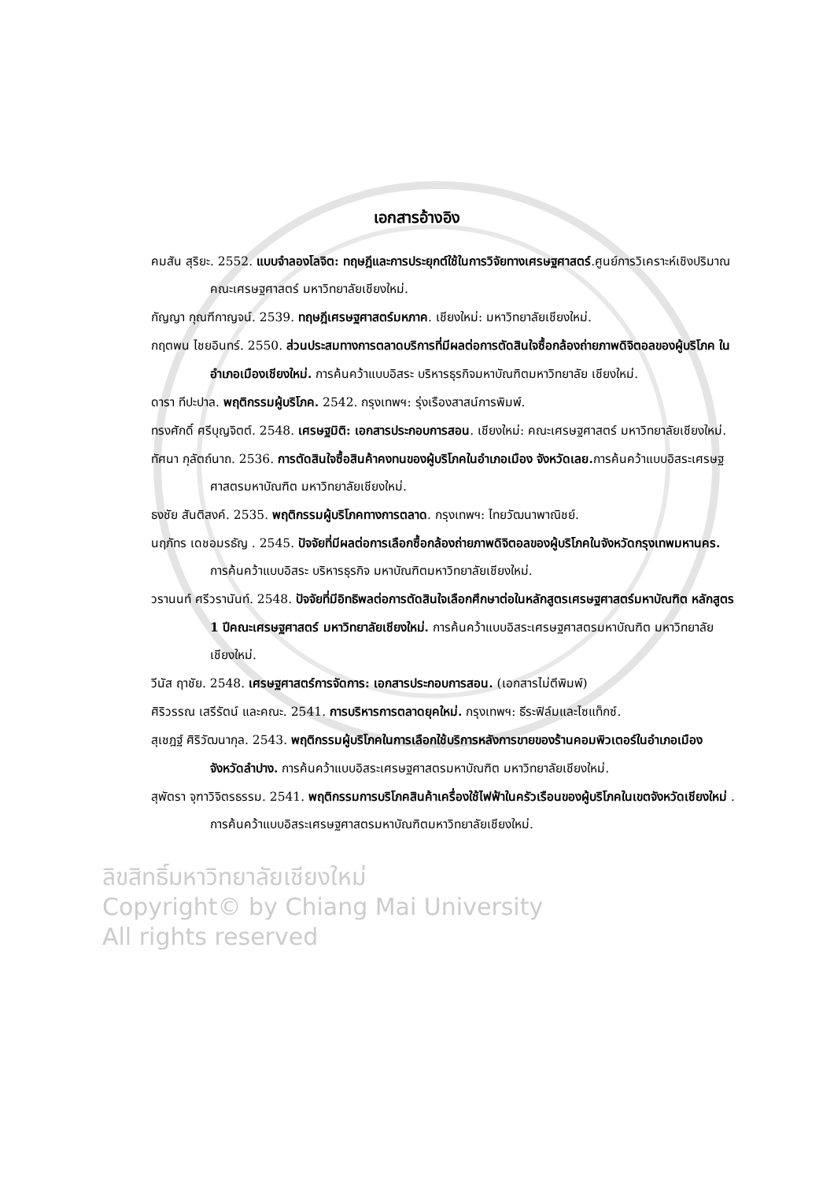เอกสารอ้างอิง
คมสัน สุริยะ. 2552. แบบจำลองโลจิต: ทฤษฎีและการประยุกต์ใช้ในการวิจัยทางเศรษฐศาสตร์.ศูนย์การวิเคราะห์เชิงปริมาณ คณะเศรษฐศาสตร์ มหาวิทยาลัยเชียงใหม่.
กัญญา กุณฑีกาญจน์. 2539. ทฤษฎีเศรษฐศาสตร์มหภาค. เชียงใหม่: มหาวิทยาลัยเชียงใหม่.
กฤตพน ไชยอินทร์. 2550. ส่วนประสมทางการตลาดบริการที่มีผลต่อการตัดสินใจซื้อกล้องถ่ายภาพดิจิตอลของผู้บริโภค ในอำเภอเมืองเชียงใหม่. การค้นคว้าแบบอิสระ บริหารธุรกิจมหาบัณฑิตมหาวิทยาลัย เชียงใหม่.
ดารา ทีปะปาล. พฤติกรรมผู้บริโภค. 2542. กรุงเทพฯ: รุ่งเรืองสาสน์การพิมพ์.
ทรงศักดิ์ ศรีบุญจิตต์. 2548. เศรษฐมิติ: เอกสารประกอบการสอน. เชียงใหม่: คณะเศรษฐศาสตร์ มหาวิทยาลัยเชียงใหม่.
ทัศนา กุลัตถ์นาถ. 2536. การตัดสินใจซื้อสินค้าคงทนของผู้บริโภคในอำเภอเมือง จังหวัดเลย. การค้นคว้าแบบอิสระเศรษฐศาสตรมหาบัณฑิต มหาวิทยาลัยเชียงใหม่.
ธงชัย สันติสงค์. 2535. พฤติกรรมผู้บริโภคทางการตลาด. กรุงเทพฯ: ไทยวัฒนาพาณิชย์.
นฤภัทร เดชอมรธัญ . 2545. ปัจจัยที่มีผลต่อการเลือกซื้อกล้องถ่ายภาพดิจิตอลของผู้บริโภคในจังหวัดกรุงเทพมหานคร. การค้นคว้าแบบอิสระ บริหารธุรกิจ มหาบัณฑิตมหาวิทยาลัยเชียงใหม่.
วรานนท์ ศรีวรานันท์. 2548. ปัจจัยที่มีอิทธิพลต่อการตัดสินใจเลือกศึกษาต่อในหลักสูตรเศรษฐศาสตร์มหาบัณฑิต หลักสูตร 1 ปีคณะเศรษฐศาสตร์ มหาวิทยาลัยเชียงใหม่. การค้นคว้าแบบอิสระเศรษฐศาสตรมหาบัณฑิต มหาวิทยาลัยเชียงใหม่.
วีนัส ฤาชัย. 2548. เศรษฐศาสตร์การจัดการ: เอกสารประกอบการสอน. (เอกสารไม่ตีพิมพ์)
ศิริวรรณ เสรีรัตน์ และคณะ. 2541. การบริหารการตลาดยุคใหม่. กรุงเทพฯ: ธีระฟิล์มและไซแท็กซ์.
สุเชฎฐ์ ศิริวัฒนากุล. 2543. พฤติกรรมผู้บริโภคในการเลือกใช้บริการหลังการขายของร้านคอมพิวเตอร์ในอำเภอเมือง จังหวัดลำปาง. การค้นคว้าแบบอิสระเศรษฐศาสตรมหาบัณฑิต มหาวิทยาลัยเชียงใหม่.
สุพัตรา จุฑาวิจิตรธรรม. 2541. พฤติกรรมการบริโภคสินค้าเครื่องใช้ไฟฟ้าในครัวเรือนของผู้บริโภคในเขตจังหวัดเชียงใหม่ . การค้นคว้าแบบอิสระเศรษฐศาสตรมหาบัณฑิตมหาวิทยาลัยเชียงใหม่.
ลิขสิทธิ์มหาวิทยาลัยเชียงใหม่
Copyright© by Chiang Mai University
All rights reserved